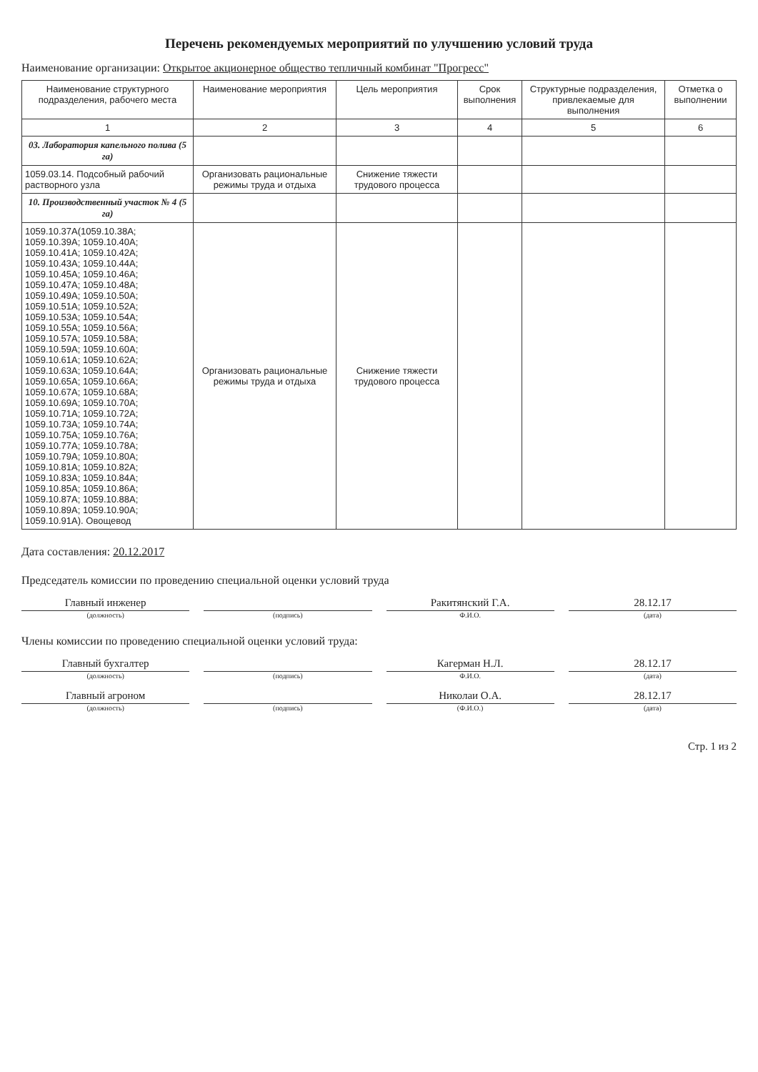Перечень рекомендуемых мероприятий по улучшению условий труда
Наименование организации: Открытое акционерное общество тепличный комбинат "Прогресс"
| Наименование структурного подразделения, рабочего места | Наименование мероприятия | Цель мероприятия | Срок выполнения | Структурные подразделения, привлекаемые для выполнения | Отметка о выполнении |
| --- | --- | --- | --- | --- | --- |
| 1 | 2 | 3 | 4 | 5 | 6 |
| 03. Лаборатория капельного полива (5 га) | | | | | |
| 1059.03.14. Подсобный рабочий растворного узла | Организовать рациональные режимы труда и отдыха | Снижение тяжести трудового процесса | | | |
| 10. Производственный участок № 4 (5 га) | | | | | |
| 1059.10.37А(1059.10.38А; 1059.10.39А; 1059.10.40А; 1059.10.41А; 1059.10.42А; 1059.10.43А; 1059.10.44А; 1059.10.45А; 1059.10.46А; 1059.10.47А; 1059.10.48А; 1059.10.49А; 1059.10.50А; 1059.10.51А; 1059.10.52А; 1059.10.53А; 1059.10.54А; 1059.10.55А; 1059.10.56А; 1059.10.57А; 1059.10.58А; 1059.10.59А; 1059.10.60А; 1059.10.61А; 1059.10.62А; 1059.10.63А; 1059.10.64А; 1059.10.65А; 1059.10.66А; 1059.10.67А; 1059.10.68А; 1059.10.69А; 1059.10.70А; 1059.10.71А; 1059.10.72А; 1059.10.73А; 1059.10.74А; 1059.10.75А; 1059.10.76А; 1059.10.77А; 1059.10.78А; 1059.10.79А; 1059.10.80А; 1059.10.81А; 1059.10.82А; 1059.10.83А; 1059.10.84А; 1059.10.85А; 1059.10.86А; 1059.10.87А; 1059.10.88А; 1059.10.89А; 1059.10.90А; 1059.10.91А). Овощевод | Организовать рациональные режимы труда и отдыха | Снижение тяжести трудового процесса | | | |
Дата составления: 20.12.2017
Председатель комиссии по проведению специальной оценки условий труда
Главный инженер
Ракитянский Г.А.
28.12.17
(должность) (подпись) Ф.И.О. (дата)
Члены комиссии по проведению специальной оценки условий труда:
Главный бухгалтер
Кагерман Н.Л.
28.12.17
(должность) (подпись) Ф.И.О. (дата)
Главный агроном
Николаи О.А.
28.12.17
(должность) (подпись) (Ф.И.О.) (дата)
Стр. 1 из 2